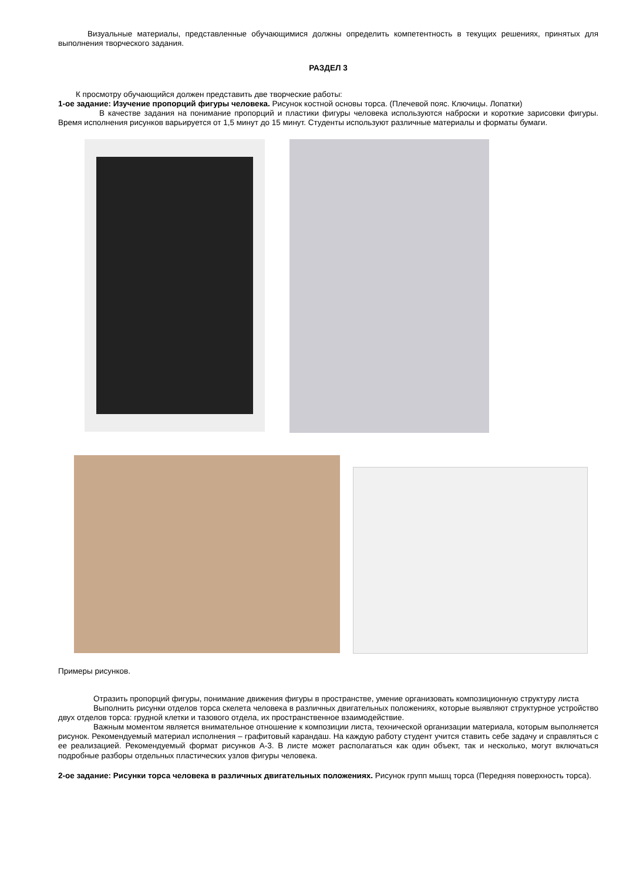Визуальные материалы, представленные обучающимися должны определить компетентность в текущих решениях, принятых для выполнения творческого задания.
РАЗДЕЛ 3
К просмотру обучающийся должен представить две творческие работы:
1-ое задание: Изучение пропорций фигуры человека. Рисунок костной основы торса. (Плечевой пояс. Ключицы. Лопатки)
В качестве задания на понимание пропорций и пластики фигуры человека используются наброски и короткие зарисовки фигуры. Время исполнения рисунков варьируется от 1,5 минут до 15 минут. Студенты используют различные материалы и форматы бумаги.
Примеры рисунков.
Отразить пропорций фигуры, понимание движения фигуры в пространстве, умение организовать композиционную структуру листа
Выполнить рисунки отделов торса скелета человека в различных двигательных положениях, которые выявляют структурное устройство двух отделов торса: грудной клетки и тазового отдела, их пространственное взаимодействие.
Важным моментом является внимательное отношение к композиции листа, технической организации материала, которым выполняется рисунок. Рекомендуемый материал исполнения – графитовый карандаш. На каждую работу студент учится ставить себе задачу и справляться с ее реализацией. Рекомендуемый формат рисунков А-3. В листе может располагаться как один объект, так и несколько, могут включаться подробные разборы отдельных пластических узлов фигуры человека.
2-ое задание: Рисунки торса человека в различных двигательных положениях. Рисунок групп мышц торса (Передняя поверхность торса).